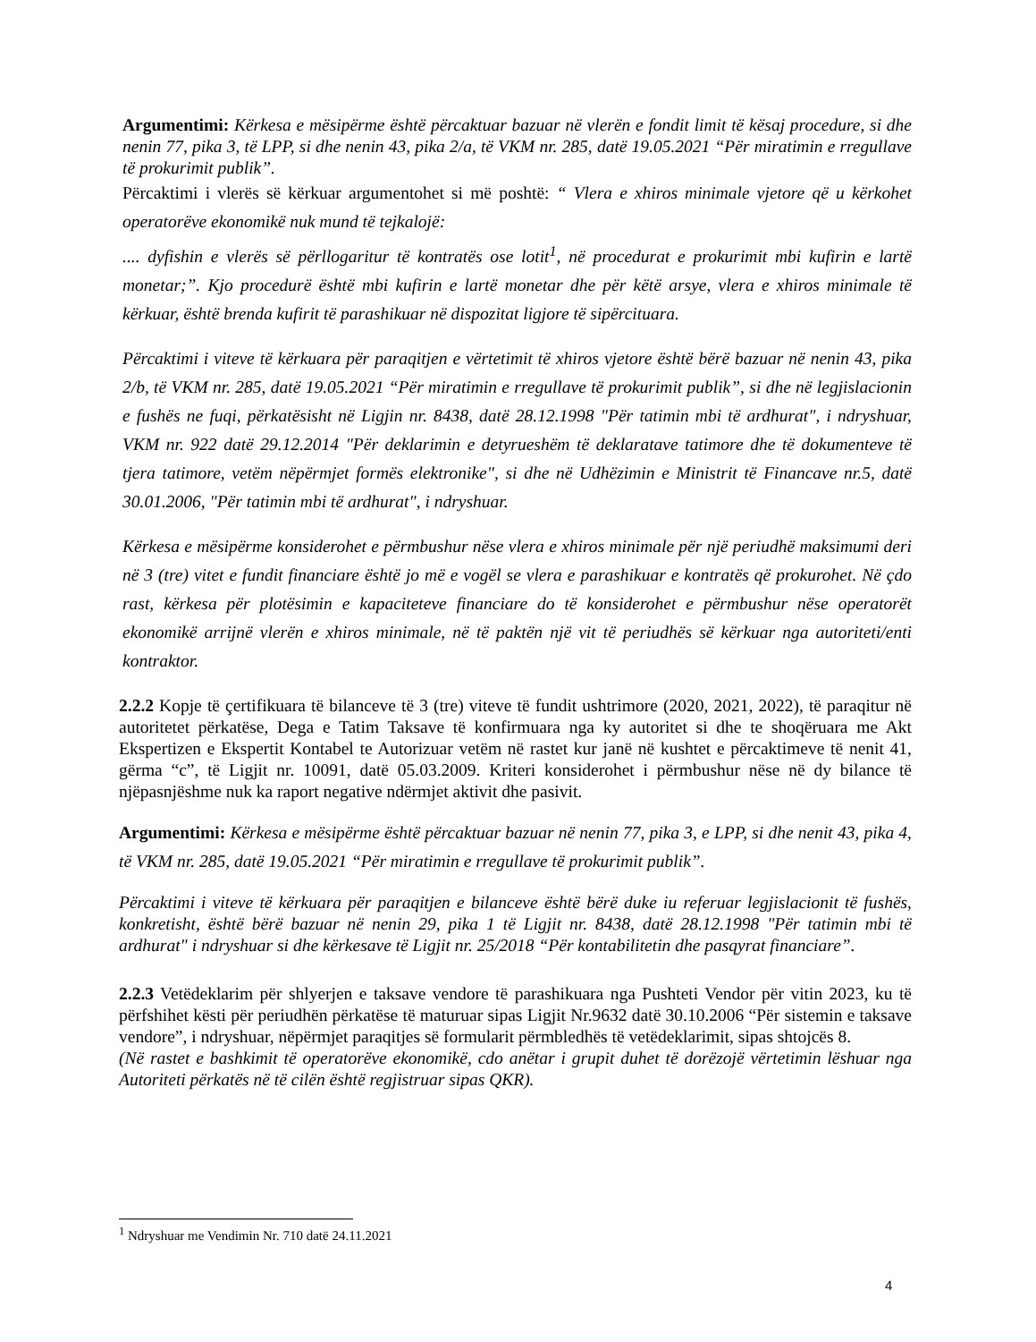Argumentimi: Kërkesa e mësipërme është përcaktuar bazuar në vlerën e fondit limit të kësaj procedure, si dhe nenin 77, pika 3, të LPP, si dhe nenin 43, pika 2/a, të VKM nr. 285, datë 19.05.2021 “Për miratimin e rregullave të prokurimit publik”.
Përcaktimi i vlerës së kërkuar argumentohet si më poshtë: “ Vlera e xhiros minimale vjetore që u kërkohet operatorëve ekonomikë nuk mund të tejkalojë:
.... dyfishin e vlerës së përllogaritur të kontratës ose lotit<sup>1</sup>, në procedurat e prokurimit mbi kufirin e lartë monetar;”. Kjo procedurë është mbi kufirin e lartë monetar dhe për këtë arsye, vlera e xhiros minimale të kërkuar, është brenda kufirit të parashikuar në dispozitat ligjore të sipërcituara.
Përcaktimi i viteve të kërkuara për paraqitjen e vërtetimit të xhiros vjetore është bërë bazuar në nenin 43, pika 2/b, të VKM nr. 285, datë 19.05.2021 “Për miratimin e rregullave të prokurimit publik”, si dhe në legjislacionin e fushës ne fuqi, përkatësisht në Ligjin nr. 8438, datë 28.12.1998 "Për tatimin mbi të ardhurat", i ndryshuar, VKM nr. 922 datë 29.12.2014 "Për deklarimin e detyrueshëm të deklaratave tatimore dhe të dokumenteve të tjera tatimore, vetëm nëpërmjet formës elektronike", si dhe në Udhëzimin e Ministrit të Financave nr.5, datë 30.01.2006, "Për tatimin mbi të ardhurat", i ndryshuar.
Kërkesa e mësipërme konsiderohet e përmbushur nëse vlera e xhiros minimale për një periudhë maksimumi deri në 3 (tre) vitet e fundit financiare është jo më e vogël se vlera e parashikuar e kontratës që prokurohet. Në çdo rast, kërkesa për plotësimin e kapaciteteve financiare do të konsiderohet e përmbushur nëse operatorët ekonomikë arrijnë vlerën e xhiros minimale, në të paktën një vit të periudhës së kërkuar nga autoriteti/enti kontraktor.
2.2.2 Kopje të çertifikuara të bilanceve të 3 (tre) viteve të fundit ushtrimore (2020, 2021, 2022), të paraqitur në autoritetet përkatëse, Dega e Tatim Taksave të konfirmuara nga ky autoritet si dhe te shoqëruara me Akt Ekspertizen e Ekspertit Kontabel te Autorizuar vetëm në rastet kur janë në kushtet e përcaktimeve të nenit 41, gërma “c”, të Ligjit nr. 10091, datë 05.03.2009. Kriteri konsiderohet i përmbushur nëse në dy bilance të njëpasnjëshme nuk ka raport negative ndërmjet aktivit dhe pasivit.
Argumentimi: Kërkesa e mësipërme është përcaktuar bazuar në nenin 77, pika 3, e LPP, si dhe nenit 43, pika 4, të VKM nr. 285, datë 19.05.2021 “Për miratimin e rregullave të prokurimit publik”.
Përcaktimi i viteve të kërkuara për paraqitjen e bilanceve është bërë duke iu referuar legjislacionit të fushës, konkretisht, është bërë bazuar në nenin 29, pika 1 të Ligjit nr. 8438, datë 28.12.1998 "Për tatimin mbi të ardhurat" i ndryshuar si dhe kërkesave të Ligjit nr. 25/2018 “Për kontabilitetin dhe pasqyrat financiare”.
2.2.3 Vetëdeklarim për shlyerjen e taksave vendore të parashikuara nga Pushteti Vendor për vitin 2023, ku të përfshihet kësti për periudhën përkatëse të maturuar sipas Ligjit Nr.9632 datë 30.10.2006 “Për sistemin e taksave vendore”, i ndryshuar, nëpërmjet paraqitjes së formularit përmbledhës të vetëdeklarimit, sipas shtojcës 8.
(Në rastet e bashkimit të operatorëve ekonomikë, cdo anëtar i grupit duhet të dorëzojë vërtetimin lëshuar nga Autoriteti përkatës në të cilën është regjistruar sipas QKR).
<sup>1</sup> Ndryshuar me Vendimin Nr. 710 datë 24.11.2021
4